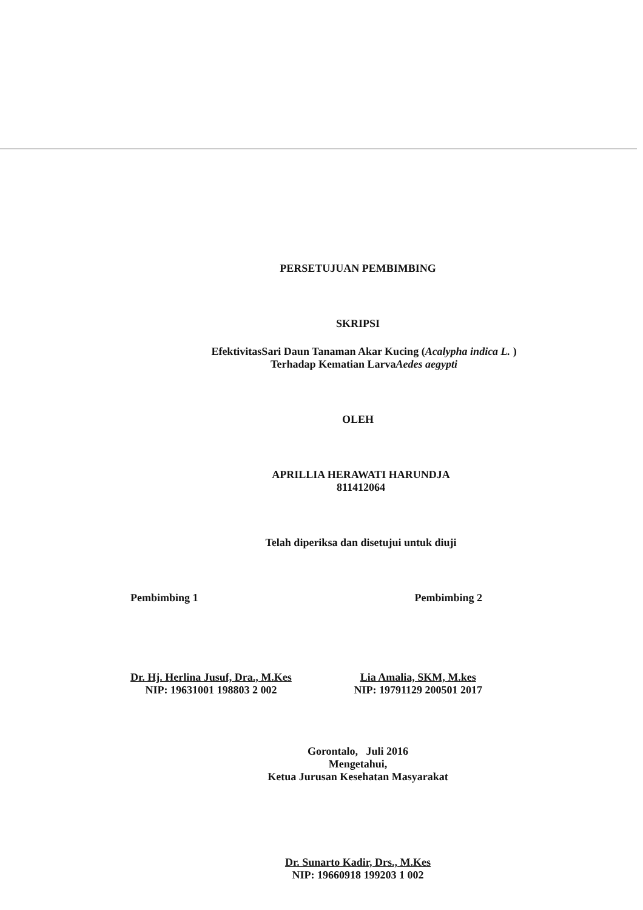PERSETUJUAN PEMBIMBING
SKRIPSI
EfektivitasSari Daun Tanaman Akar Kucing (Acalypha indica L. )
Terhadap Kematian LarvaAedes aegypti
OLEH
APRILLIA HERAWATI HARUNDJA
811412064
Telah diperiksa dan disetujui untuk diuji
Pembimbing 1 Pembimbing 2
Dr. Hj. Herlina Jusuf, Dra., M.Kes
NIP: 19631001 198803 2 002
Lia Amalia, SKM, M.kes
NIP: 19791129 200501 2017
Gorontalo, Juli 2016
Mengetahui,
Ketua Jurusan Kesehatan Masyarakat
Dr. Sunarto Kadir, Drs., M.Kes
NIP: 19660918 199203 1 002